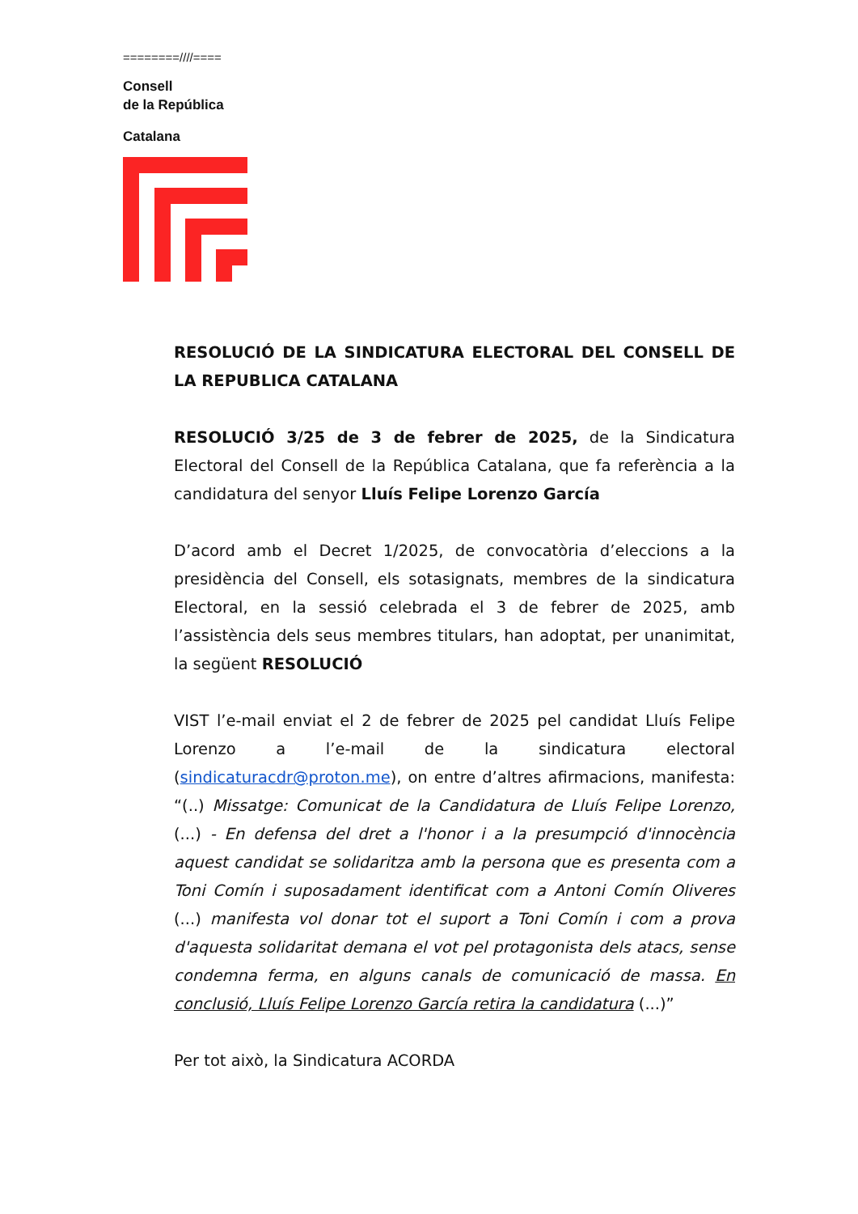========////====
Consell
de la República
Catalana
RESOLUCIÓ DE LA SINDICATURA ELECTORAL DEL CONSELL DE LA REPUBLICA CATALANA
RESOLUCIÓ 3/25 de 3 de febrer de 2025, de la Sindicatura Electoral del Consell de la República Catalana, que fa referència a la candidatura del senyor Lluís Felipe Lorenzo García
D’acord amb el Decret 1/2025, de convocatòria d’eleccions a la presidència del Consell, els sotasignats, membres de la sindicatura Electoral, en la sessió celebrada el 3 de febrer de 2025, amb l’assistència dels seus membres titulars, han adoptat, per unanimitat, la següent RESOLUCIÓ
VIST l’e-mail enviat el 2 de febrer de 2025 pel candidat Lluís Felipe Lorenzo a l’e-mail de la sindicatura electoral (sindicaturacdr@proton.me), on entre d’altres afirmacions, manifesta: “(..) Missatge: Comunicat de la Candidatura de Lluís Felipe Lorenzo, (...) - En defensa del dret a l'honor i a la presumpció d'innocència aquest candidat se solidaritza amb la persona que es presenta com a Toni Comín i suposadament identificat com a Antoni Comín Oliveres (...) manifesta vol donar tot el suport a Toni Comín i com a prova d'aquesta solidaritat demana el vot pel protagonista dels atacs, sense condemna ferma, en alguns canals de comunicació de massa. En conclusió, Lluís Felipe Lorenzo García retira la candidatura (...)”
Per tot això, la Sindicatura ACORDA